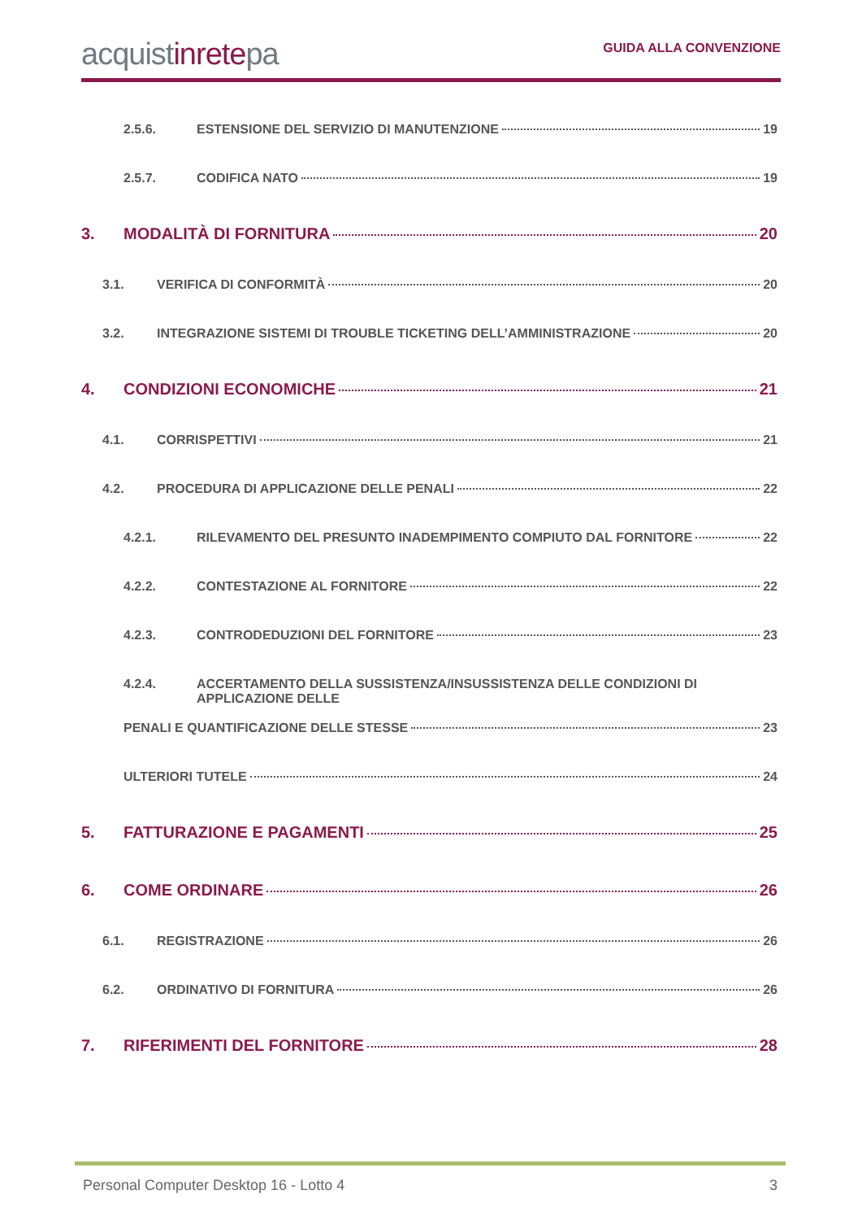acquistinretepa
GUIDA ALLA CONVENZIONE
2.5.6. ESTENSIONE DEL SERVIZIO DI MANUTENZIONE 19
2.5.7. CODIFICA NATO 19
3. MODALITÀ DI FORNITURA 20
3.1. VERIFICA DI CONFORMITÀ 20
3.2. INTEGRAZIONE SISTEMI DI TROUBLE TICKETING DELL’AMMINISTRAZIONE 20
4. CONDIZIONI ECONOMICHE 21
4.1. CORRISPETTIVI 21
4.2. PROCEDURA DI APPLICAZIONE DELLE PENALI 22
4.2.1. RILEVAMENTO DEL PRESUNTO INADEMPIMENTO COMPIUTO DAL FORNITORE 22
4.2.2. CONTESTAZIONE AL FORNITORE 22
4.2.3. CONTRODEDUZIONI DEL FORNITORE 23
4.2.4. ACCERTAMENTO DELLA SUSSISTENZA/INSUSSISTENZA DELLE CONDIZIONI DI APPLICAZIONE DELLE
PENALI E QUANTIFICAZIONE DELLE STESSE 23
ULTERIORI TUTELE 24
5. FATTURAZIONE E PAGAMENTI 25
6. COME ORDINARE 26
6.1. REGISTRAZIONE 26
6.2. ORDINATIVO DI FORNITURA 26
7. RIFERIMENTI DEL FORNITORE 28
Personal Computer Desktop 16 - Lotto 4 3